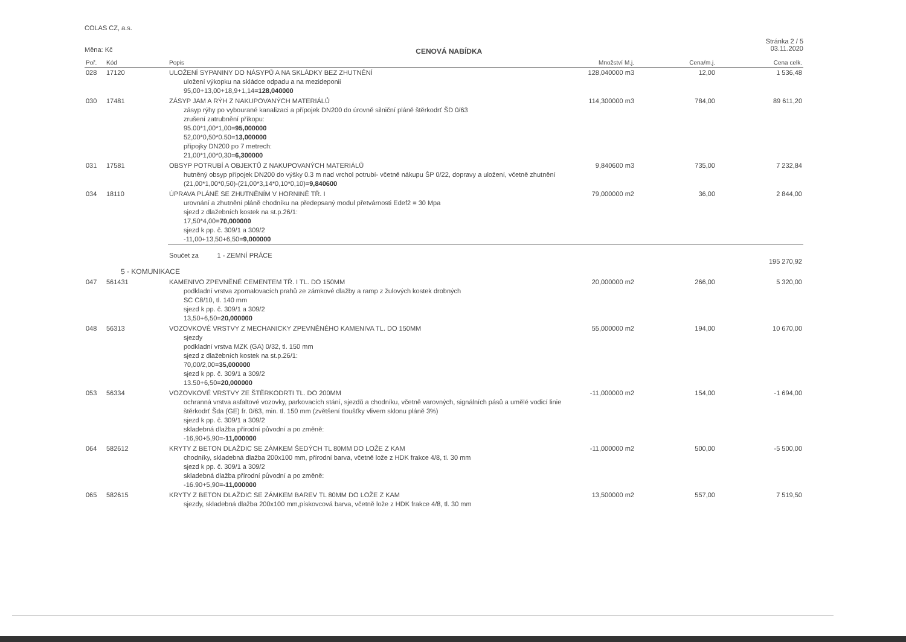COLAS CZ, a.s.
Měna: Kč
CENOVÁ NABÍDKA
Stránka 2 / 5
03.11.2020
| Poř. | Kód | Popis | Množství M.j. | Cena/m.j. | Cena celk. |
| --- | --- | --- | --- | --- | --- |
| 028 | 17120 | ULOŽENÍ SYPANINY DO NÁSYPŮ A NA SKLÁDKY BEZ ZHUTNĚNÍ uložení výkopku na skládce odpadu a na mezideponii 95,00+13,00+18,9+1,14= 128,040000 | 128,040000 m3 | 12,00 | 1 536,48 |
| 030 | 17481 | ZÁSYP JAM A RÝH Z NAKUPOVANÝCH MATERIÁLŮ zásyp rýhy po vybourané kanalizaci a přípojek DN200 do úrovně silniční pláně štěrkodrť ŠD 0/63 zrušení zatrubnění příkopu: 95.00*1,00*1,00= 95,000000 52,00*0,50*0.50= 13,000000 přípojky DN200 po 7 metrech: 21,00*1,00*0,30= 6,300000 | 114,300000 m3 | 784,00 | 89 611,20 |
| 031 | 17581 | OBSYP POTRUBÍ A OBJEKTŮ Z NAKUPOVANÝCH MATERIÁLŮ hutněný obsyp přípojek DN200 do výšky 0.3 m nad vrchol potrubí- včetně nákupu ŠP 0/22, dopravy a uložení, včetně zhutnění (21,00*1,00*0,50)-(21,00*3,14*0,10*0,10)= 9,840600 | 9,840600 m3 | 735,00 | 7 232,84 |
| 034 | 18110 | ÚPRAVA PLÁNĚ SE ZHUTNĚNÍM V HORNINĚ TŘ. I urovnání a zhutnění pláně chodníku na předepsaný modul přetvárnosti Edef2 = 30 Mpa sjezd z dlažebních kostek na st.p.26/1: 17,50*4,00= 70,000000 sjezd k pp. č. 309/1 a 309/2 -11,00+13,50+6,50= 9,000000 | 79,000000 m2 | 36,00 | 2 844,00 |
| | | Součet za 1 - ZEMNÍ PRÁCE | | | 195 270,92 |
| 5 - KOMUNIKACE | | | | | |
| 047 | 561431 | KAMENIVO ZPEVNĚNÉ CEMENTEM TŘ. I TL. DO 150MM podkladní vrstva zpomalovacích prahů ze zámkové dlažby a ramp z žulových kostek drobných SC C8/10, tl. 140 mm sjezd k pp. č. 309/1 a 309/2 13,50+6,50= 20,000000 | 20,000000 m2 | 266,00 | 5 320,00 |
| 048 | 56313 | VOZOVKOVÉ VRSTVY Z MECHANICKY ZPEVNĚNÉHO KAMENIVA TL. DO 150MM sjezdy podkladní vrstva MZK (GA) 0/32, tl. 150 mm sjezd z dlažebních kostek na st.p.26/1: 70,00/2,00= 35,000000 sjezd k pp. č. 309/1 a 309/2 13.50+6,50= 20,000000 | 55,000000 m2 | 194,00 | 10 670,00 |
| 053 | 56334 | VOZOVKOVÉ VRSTVY ZE ŠTĚRKODRTI TL. DO 200MM ochranná vrstva asfaltové vozovky, parkovacích stání, sjezdů a chodníku, včetně varovných, signálních pásů a umělé vodicí linie štěrkodrť Šda (GE) fr. 0/63, min. tl. 150 mm (zvětšení tloušťky vlivem sklonu pláně 3%) sjezd k pp. č. 309/1 a 309/2 skladebná dlažba přírodní původní a po změně: -16,90+5,90= -11,000000 | -11,000000 m2 | 154,00 | -1 694,00 |
| 064 | 582612 | KRYTY Z BETON DLAŽDIC SE ZÁMKEM ŠEDÝCH TL 80MM DO LOŽE Z KAM chodníky, skladebná dlažba 200x100 mm, přírodní barva, včetně lože z HDK frakce 4/8, tl. 30 mm sjezd k pp. č. 309/1 a 309/2 skladebná dlažba přírodní původní a po změně: -16.90+5,90= -11,000000 | -11,000000 m2 | 500,00 | -5 500,00 |
| 065 | 582615 | KRYTY Z BETON DLAŽDIC SE ZÁMKEM BAREV TL 80MM DO LOŽE Z KAM sjezdy, skladebná dlažba 200x100 mm,pískovcová barva, včetně lože z HDK frakce 4/8, tl. 30 mm | 13,500000 m2 | 557,00 | 7 519,50 |